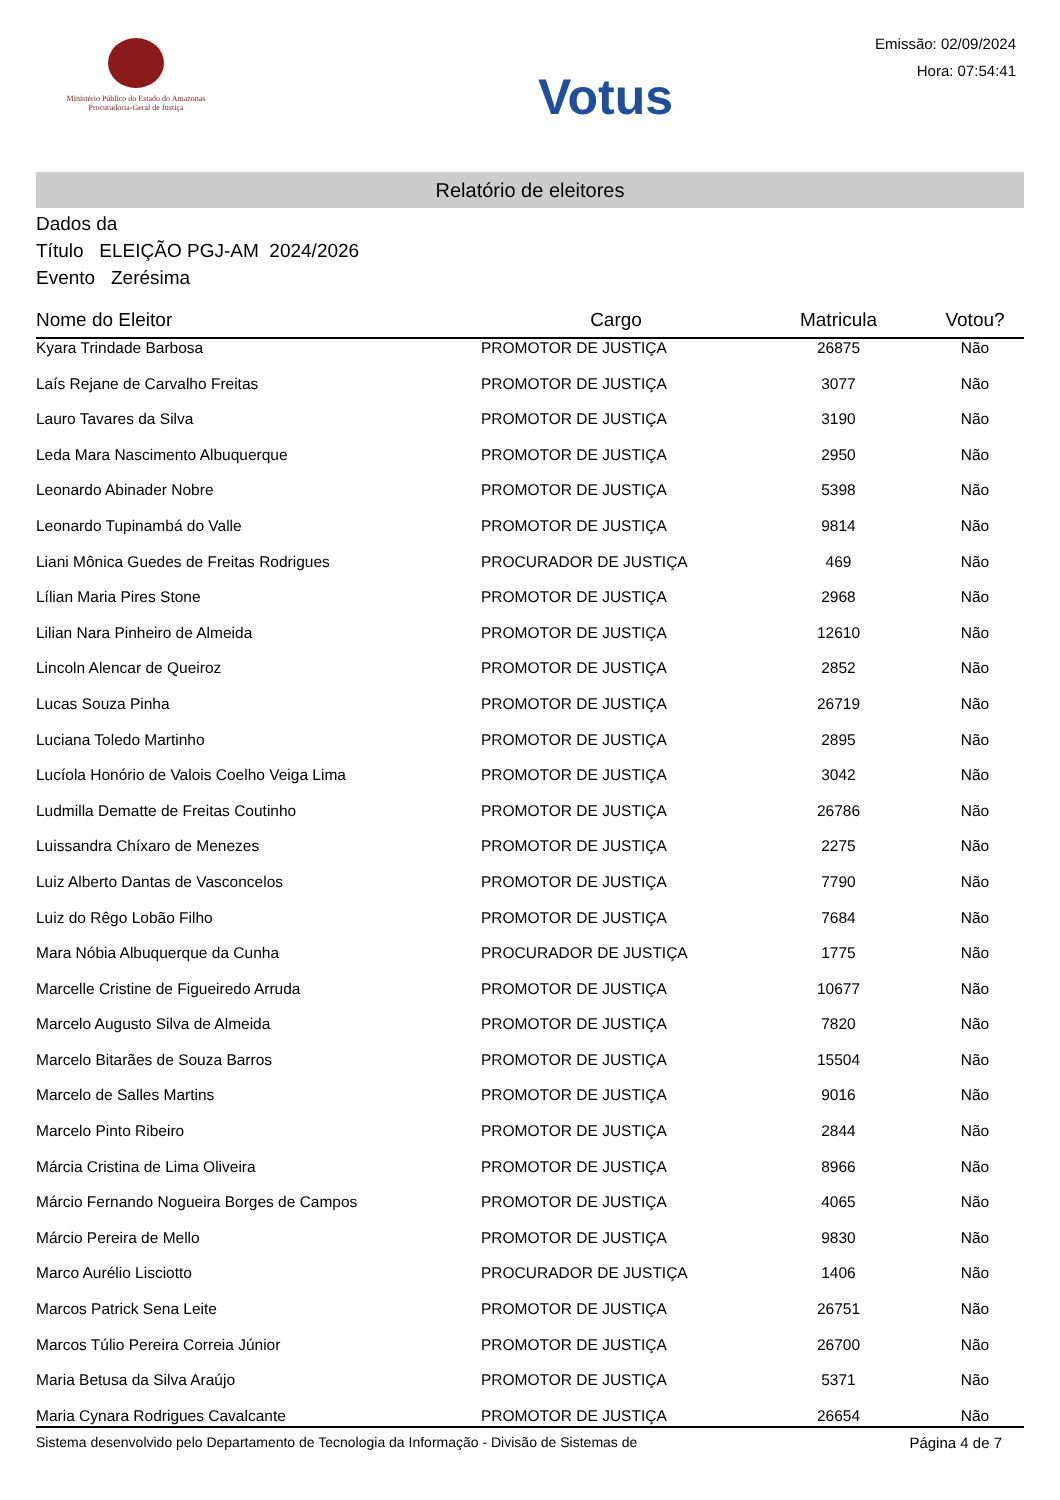Ministério Público do Estado do Amazonas
Procuradoria-Geral de Justiça
Votus
Emissão: 02/09/2024
Hora: 07:54:41
Relatório de eleitores
Dados da
Título ELEIÇÃO PGJ-AM 2024/2026
Evento Zerésima
| Nome do Eleitor | Cargo | Matricula | Votou? |
| --- | --- | --- | --- |
| Kyara Trindade Barbosa | PROMOTOR DE JUSTIÇA | 26875 | Não |
| Laís Rejane de Carvalho Freitas | PROMOTOR DE JUSTIÇA | 3077 | Não |
| Lauro Tavares da Silva | PROMOTOR DE JUSTIÇA | 3190 | Não |
| Leda Mara Nascimento Albuquerque | PROMOTOR DE JUSTIÇA | 2950 | Não |
| Leonardo Abinader Nobre | PROMOTOR DE JUSTIÇA | 5398 | Não |
| Leonardo Tupinambá do Valle | PROMOTOR DE JUSTIÇA | 9814 | Não |
| Liani Mônica Guedes de Freitas Rodrigues | PROCURADOR DE JUSTIÇA | 469 | Não |
| Lílian Maria Pires Stone | PROMOTOR DE JUSTIÇA | 2968 | Não |
| Lilian Nara Pinheiro de Almeida | PROMOTOR DE JUSTIÇA | 12610 | Não |
| Lincoln Alencar de Queiroz | PROMOTOR DE JUSTIÇA | 2852 | Não |
| Lucas Souza Pinha | PROMOTOR DE JUSTIÇA | 26719 | Não |
| Luciana Toledo Martinho | PROMOTOR DE JUSTIÇA | 2895 | Não |
| Lucíola Honório de Valois Coelho Veiga Lima | PROMOTOR DE JUSTIÇA | 3042 | Não |
| Ludmilla Dematte de Freitas Coutinho | PROMOTOR DE JUSTIÇA | 26786 | Não |
| Luissandra Chíxaro de Menezes | PROMOTOR DE JUSTIÇA | 2275 | Não |
| Luiz Alberto Dantas de Vasconcelos | PROMOTOR DE JUSTIÇA | 7790 | Não |
| Luiz do Rêgo Lobão Filho | PROMOTOR DE JUSTIÇA | 7684 | Não |
| Mara Nóbia Albuquerque da Cunha | PROCURADOR DE JUSTIÇA | 1775 | Não |
| Marcelle Cristine de Figueiredo Arruda | PROMOTOR DE JUSTIÇA | 10677 | Não |
| Marcelo Augusto Silva de Almeida | PROMOTOR DE JUSTIÇA | 7820 | Não |
| Marcelo Bitarães de Souza Barros | PROMOTOR DE JUSTIÇA | 15504 | Não |
| Marcelo de Salles Martins | PROMOTOR DE JUSTIÇA | 9016 | Não |
| Marcelo Pinto Ribeiro | PROMOTOR DE JUSTIÇA | 2844 | Não |
| Márcia Cristina de Lima Oliveira | PROMOTOR DE JUSTIÇA | 8966 | Não |
| Márcio Fernando Nogueira Borges de Campos | PROMOTOR DE JUSTIÇA | 4065 | Não |
| Márcio Pereira de Mello | PROMOTOR DE JUSTIÇA | 9830 | Não |
| Marco Aurélio Lisciotto | PROCURADOR DE JUSTIÇA | 1406 | Não |
| Marcos Patrick Sena Leite | PROMOTOR DE JUSTIÇA | 26751 | Não |
| Marcos Túlio Pereira Correia Júnior | PROMOTOR DE JUSTIÇA | 26700 | Não |
| Maria Betusa da Silva Araújo | PROMOTOR DE JUSTIÇA | 5371 | Não |
| Maria Cynara Rodrigues Cavalcante | PROMOTOR DE JUSTIÇA | 26654 | Não |
Sistema desenvolvido pelo Departamento de Tecnologia da Informação - Divisão de Sistemas de Página 4 de 7